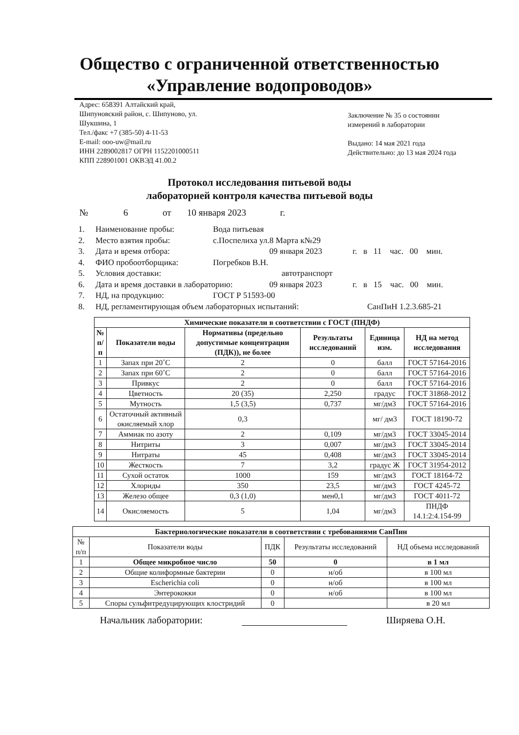Общество с ограниченной ответственностью
«Управление водопроводов»
Адрес: 658391 Алтайский край,
Шипуновский район, с. Шипуново, ул.
Шукшина, 1
Тел./факс +7 (385-50) 4-11-53
E-mail: ooo-uw@mail.ru
ИНН 2289002817 ОГРН 1152201000511
КПП 228901001 ОКВЭД 41.00.2
Заключение № 35 о состоянии измерений в лаборатории
Выдано: 14 мая 2021 года
Действительно: до 13 мая 2024 года
Протокол исследования питьевой воды
лабораторией контроля качества питьевой воды
№ 6 от 10 января 2023 г.
1. Наименование пробы: Вода питьевая
2. Место взятия пробы: с.Поспелиха ул.8 Марта к№29
3. Дата и время отбора: 09 января 2023 г. в 11 час. 00 мин.
4. ФИО пробоотборщика: Погребков В.Н.
5. Условия доставки: автотранспорт
6. Дата и время доставки в лабораторию: 09 января 2023 г. в 15 час. 00 мин.
7. НД, на продукцию: ГОСТ Р 51593-00
8. НД, регламентирующая объем лабораторных испытаний: СанПиН 1.2.3.685-21
| Химические показатели в соответствии с ГОСТ (ПНДФ) | | | | | |
| --- | --- | --- | --- | --- | --- |
| № п/п | Показатели воды | Нормативы (предельно допустимые концентрации (ПДК)), не более | Результаты исследований | Единица изм. | НД на метод исследования |
| 1 | Запах при 20˚С | 2 | 0 | балл | ГОСТ 57164-2016 |
| 2 | Запах при 60˚С | 2 | 0 | балл | ГОСТ 57164-2016 |
| 3 | Привкус | 2 | 0 | балл | ГОСТ 57164-2016 |
| 4 | Цветность | 20 (35) | 2,250 | градус | ГОСТ 31868-2012 |
| 5 | Мутность | 1,5 (3,5) | 0,737 | мг/дм3 | ГОСТ 57164-2016 |
| 6 | Остаточный активный окисляемый хлор | 0,3 | | мг/ дм3 | ГОСТ 18190-72 |
| 7 | Аммиак по азоту | 2 | 0,109 | мг/дм3 | ГОСТ 33045-2014 |
| 8 | Нитриты | 3 | 0,007 | мг/дм3 | ГОСТ 33045-2014 |
| 9 | Нитраты | 45 | 0,408 | мг/дм3 | ГОСТ 33045-2014 |
| 10 | Жесткость | 7 | 3,2 | градус Ж | ГОСТ 31954-2012 |
| 11 | Сухой остаток | 1000 | 159 | мг/дм3 | ГОСТ 18164-72 |
| 12 | Хлориды | 350 | 23,5 | мг/дм3 | ГОСТ 4245-72 |
| 13 | Железо общее | 0,3 (1,0) | мен0,1 | мг/дм3 | ГОСТ 4011-72 |
| 14 | Окисляемость | 5 | 1,04 | мг/дм3 | ПНДФ 14.1:2:4.154-99 |
| Бактериологические показатели в соответствии с требованиями СанПин | | | | |
| --- | --- | --- | --- | --- |
| № п/п | Показатели воды | ПДК | Результаты исследований | НД объема исследований |
| 1 | Общее микробное число | 50 | 0 | в 1 мл |
| 2 | Общие колиформные бактерии | 0 | н/об | в 100 мл |
| 3 | Escherichia coli | 0 | н/об | в 100 мл |
| 4 | Энтерококки | 0 | н/об | в 100 мл |
| 5 | Споры сульфитредуцирующих клостридий | 0 | | в 20 мл |
Начальник лаборатории: Ширяева О.Н.